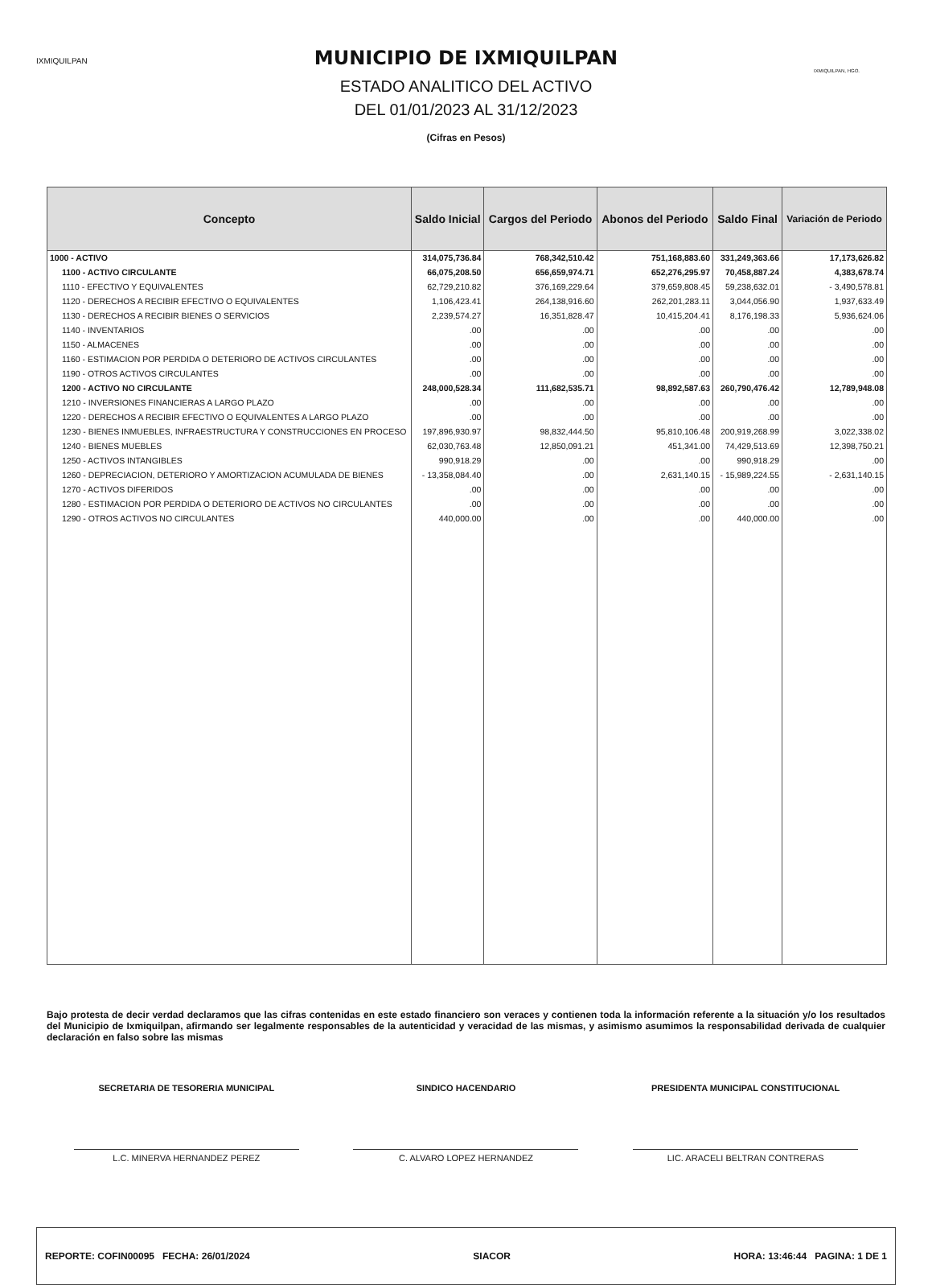IXMIQUILPAN
IXMIQUILPAN, HGO.
MUNICIPIO DE IXMIQUILPAN
ESTADO ANALITICO DEL ACTIVO
DEL 01/01/2023 AL 31/12/2023
(Cifras en Pesos)
| Concepto | Saldo Inicial | Cargos del Periodo | Abonos del Periodo | Saldo Final | Variación de Periodo |
| --- | --- | --- | --- | --- | --- |
| 1000 - ACTIVO | 314,075,736.84 | 768,342,510.42 | 751,168,883.60 | 331,249,363.66 | 17,173,626.82 |
| 1100 - ACTIVO CIRCULANTE | 66,075,208.50 | 656,659,974.71 | 652,276,295.97 | 70,458,887.24 | 4,383,678.74 |
| 1110 - EFECTIVO Y EQUIVALENTES | 62,729,210.82 | 376,169,229.64 | 379,659,808.45 | 59,238,632.01 | - 3,490,578.81 |
| 1120 - DERECHOS A RECIBIR EFECTIVO O EQUIVALENTES | 1,106,423.41 | 264,138,916.60 | 262,201,283.11 | 3,044,056.90 | 1,937,633.49 |
| 1130 - DERECHOS A RECIBIR BIENES O SERVICIOS | 2,239,574.27 | 16,351,828.47 | 10,415,204.41 | 8,176,198.33 | 5,936,624.06 |
| 1140 - INVENTARIOS | .00 | .00 | .00 | .00 | .00 |
| 1150 - ALMACENES | .00 | .00 | .00 | .00 | .00 |
| 1160 - ESTIMACION POR PERDIDA O DETERIORO DE ACTIVOS CIRCULANTES | .00 | .00 | .00 | .00 | .00 |
| 1190 - OTROS ACTIVOS CIRCULANTES | .00 | .00 | .00 | .00 | .00 |
| 1200 - ACTIVO NO CIRCULANTE | 248,000,528.34 | 111,682,535.71 | 98,892,587.63 | 260,790,476.42 | 12,789,948.08 |
| 1210 - INVERSIONES FINANCIERAS A LARGO PLAZO | .00 | .00 | .00 | .00 | .00 |
| 1220 - DERECHOS A RECIBIR EFECTIVO O EQUIVALENTES A LARGO PLAZO | .00 | .00 | .00 | .00 | .00 |
| 1230 - BIENES INMUEBLES, INFRAESTRUCTURA Y CONSTRUCCIONES EN PROCESO | 197,896,930.97 | 98,832,444.50 | 95,810,106.48 | 200,919,268.99 | 3,022,338.02 |
| 1240 - BIENES MUEBLES | 62,030,763.48 | 12,850,091.21 | 451,341.00 | 74,429,513.69 | 12,398,750.21 |
| 1250 - ACTIVOS INTANGIBLES | 990,918.29 | .00 | .00 | 990,918.29 | .00 |
| 1260 - DEPRECIACION, DETERIORO Y AMORTIZACION ACUMULADA DE BIENES | - 13,358,084.40 | .00 | 2,631,140.15 | - 15,989,224.55 | - 2,631,140.15 |
| 1270 - ACTIVOS DIFERIDOS | .00 | .00 | .00 | .00 | .00 |
| 1280 - ESTIMACION POR PERDIDA O DETERIORO DE ACTIVOS NO CIRCULANTES | .00 | .00 | .00 | .00 | .00 |
| 1290 - OTROS ACTIVOS NO CIRCULANTES | 440,000.00 | .00 | .00 | 440,000.00 | .00 |
Bajo protesta de decir verdad declaramos que las cifras contenidas en este estado financiero son veraces y contienen toda la información referente a la situación y/o los resultados del Municipio de Ixmiquilpan, afirmando ser legalmente responsables de la autenticidad y veracidad de las mismas, y asimismo asumimos la responsabilidad derivada de cualquier declaración en falso sobre las mismas
SECRETARIA DE TESORERIA MUNICIPAL
L.C. MINERVA HERNANDEZ PEREZ
SINDICO HACENDARIO
C. ALVARO LOPEZ HERNANDEZ
PRESIDENTA MUNICIPAL CONSTITUCIONAL
LIC. ARACELI BELTRAN CONTRERAS
REPORTE: COFIN00095 FECHA: 26/01/2024 SIACOR HORA: 13:46:44 PAGINA: 1 DE 1